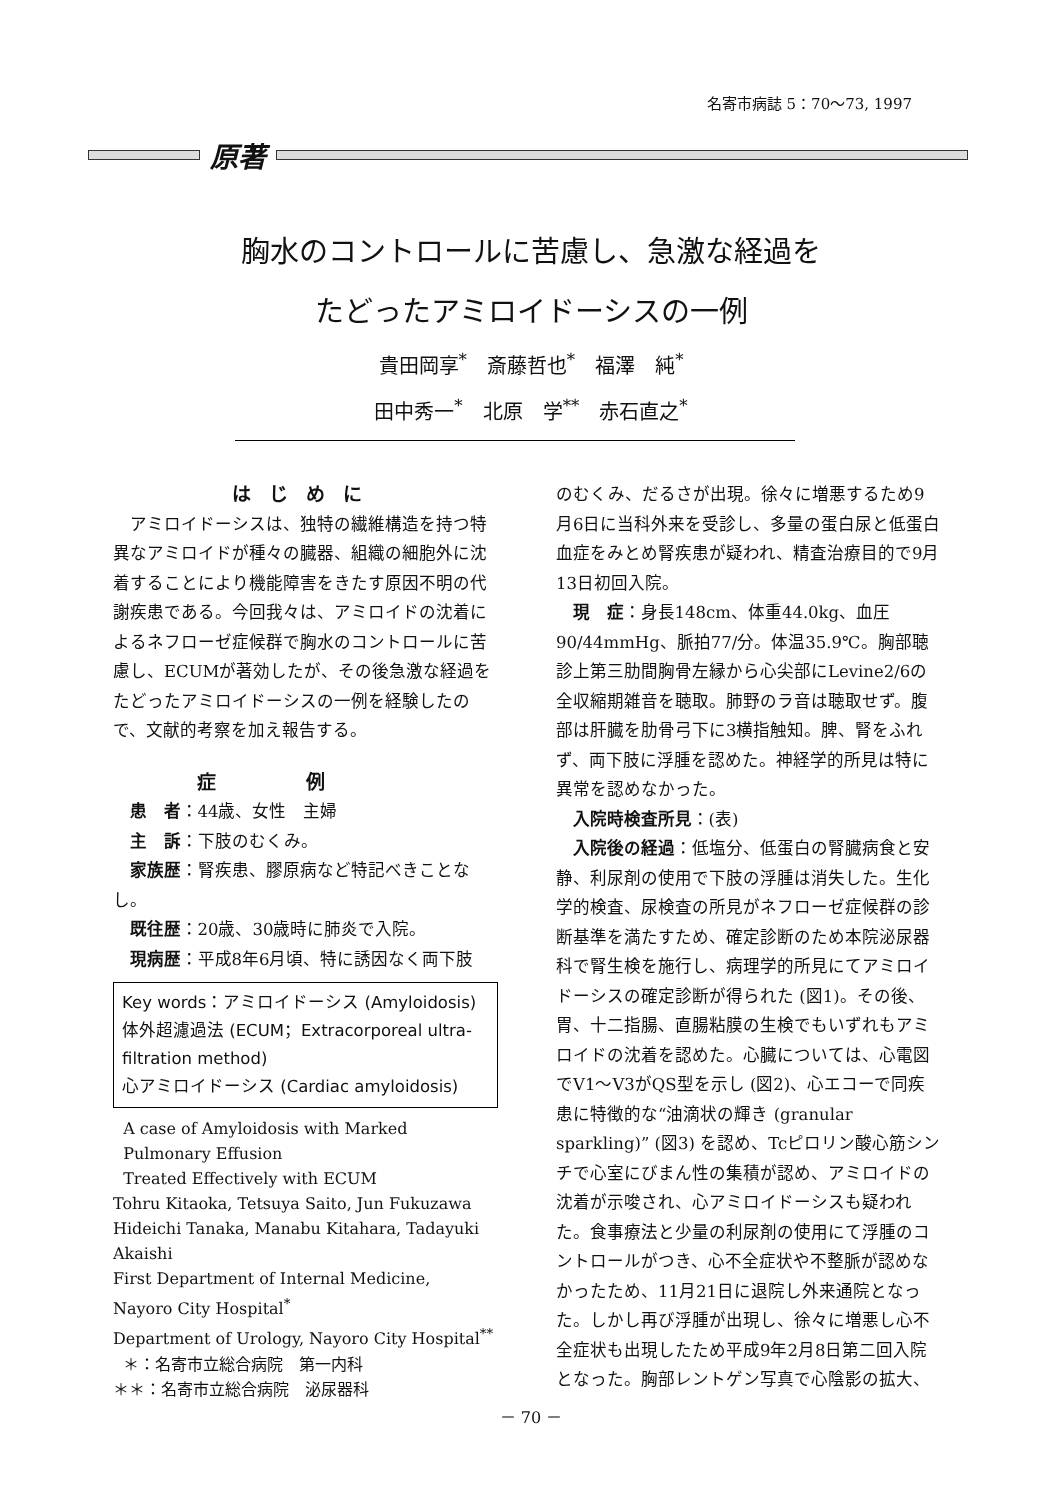名寄市病誌 5：70～73, 1997
原著
胸水のコントロールに苦慮し、急激な経過を
たどったアミロイドーシスの一例
貴田岡享<sup>*</sup>　斎藤哲也<sup>*</sup>　福澤　純<sup>*</sup>
田中秀一<sup>*</sup>　北原　学<sup>**</sup>　赤石直之<sup>*</sup>
はじめに
アミロイドーシスは、独特の繊維構造を持つ特異なアミロイドが種々の臓器、組織の細胞外に沈着することにより機能障害をきたす原因不明の代謝疾患である。今回我々は、アミロイドの沈着によるネフローゼ症候群で胸水のコントロールに苦慮し、ECUMが著効したが、その後急激な経過をたどったアミロイドーシスの一例を経験したので、文献的考察を加え報告する。
症例
患　者：44歳、女性　主婦
主　訴：下肢のむくみ。
家族歴：腎疾患、膠原病など特記べきことなし。
既往歴：20歳、30歳時に肺炎で入院。
現病歴：平成8年6月頃、特に誘因なく両下肢
Key words：アミロイドーシス (Amyloidosis)
体外超濾過法 (ECUM；Extracorporeal ultra-filtration method)
心アミロイドーシス (Cardiac amyloidosis)
A case of Amyloidosis with Marked
Pulmonary Effusion
Treated Effectively with ECUM
Tohru Kitaoka, Tetsuya Saito, Jun Fukuzawa
Hideichi Tanaka, Manabu Kitahara, Tadayuki Akaishi
First Department of Internal Medicine,
Nayoro City Hospital<sup>*</sup>
Department of Urology, Nayoro City Hospital<sup>**</sup>
＊：名寄市立総合病院　第一内科
＊＊：名寄市立総合病院　泌尿器科
のむくみ、だるさが出現。徐々に増悪するため9月6日に当科外来を受診し、多量の蛋白尿と低蛋白血症をみとめ腎疾患が疑われ、精査治療目的で9月13日初回入院。
現　症：身長148cm、体重44.0kg、血圧90/44mmHg、脈拍77/分。体温35.9℃。胸部聴診上第三肋間胸骨左縁から心尖部にLevine2/6の全収縮期雑音を聴取。肺野のラ音は聴取せず。腹部は肝臓を肋骨弓下に3横指触知。脾、腎をふれず、両下肢に浮腫を認めた。神経学的所見は特に異常を認めなかった。
入院時検査所見：(表)
入院後の経過：低塩分、低蛋白の腎臓病食と安静、利尿剤の使用で下肢の浮腫は消失した。生化学的検査、尿検査の所見がネフローゼ症候群の診断基準を満たすため、確定診断のため本院泌尿器科で腎生検を施行し、病理学的所見にてアミロイドーシスの確定診断が得られた (図1)。その後、胃、十二指腸、直腸粘膜の生検でもいずれもアミロイドの沈着を認めた。心臓については、心電図でV1～V3がQS型を示し (図2)、心エコーで同疾患に特徴的な“油滴状の輝き (granular sparkling)” (図3) を認め、Tcピロリン酸心筋シンチで心室にびまん性の集積が認め、アミロイドの沈着が示唆され、心アミロイドーシスも疑われた。食事療法と少量の利尿剤の使用にて浮腫のコントロールがつき、心不全症状や不整脈が認めなかったため、11月21日に退院し外来通院となった。しかし再び浮腫が出現し、徐々に増悪し心不全症状も出現したため平成9年2月8日第二回入院となった。胸部レントゲン写真で心陰影の拡大、
－ 70 －